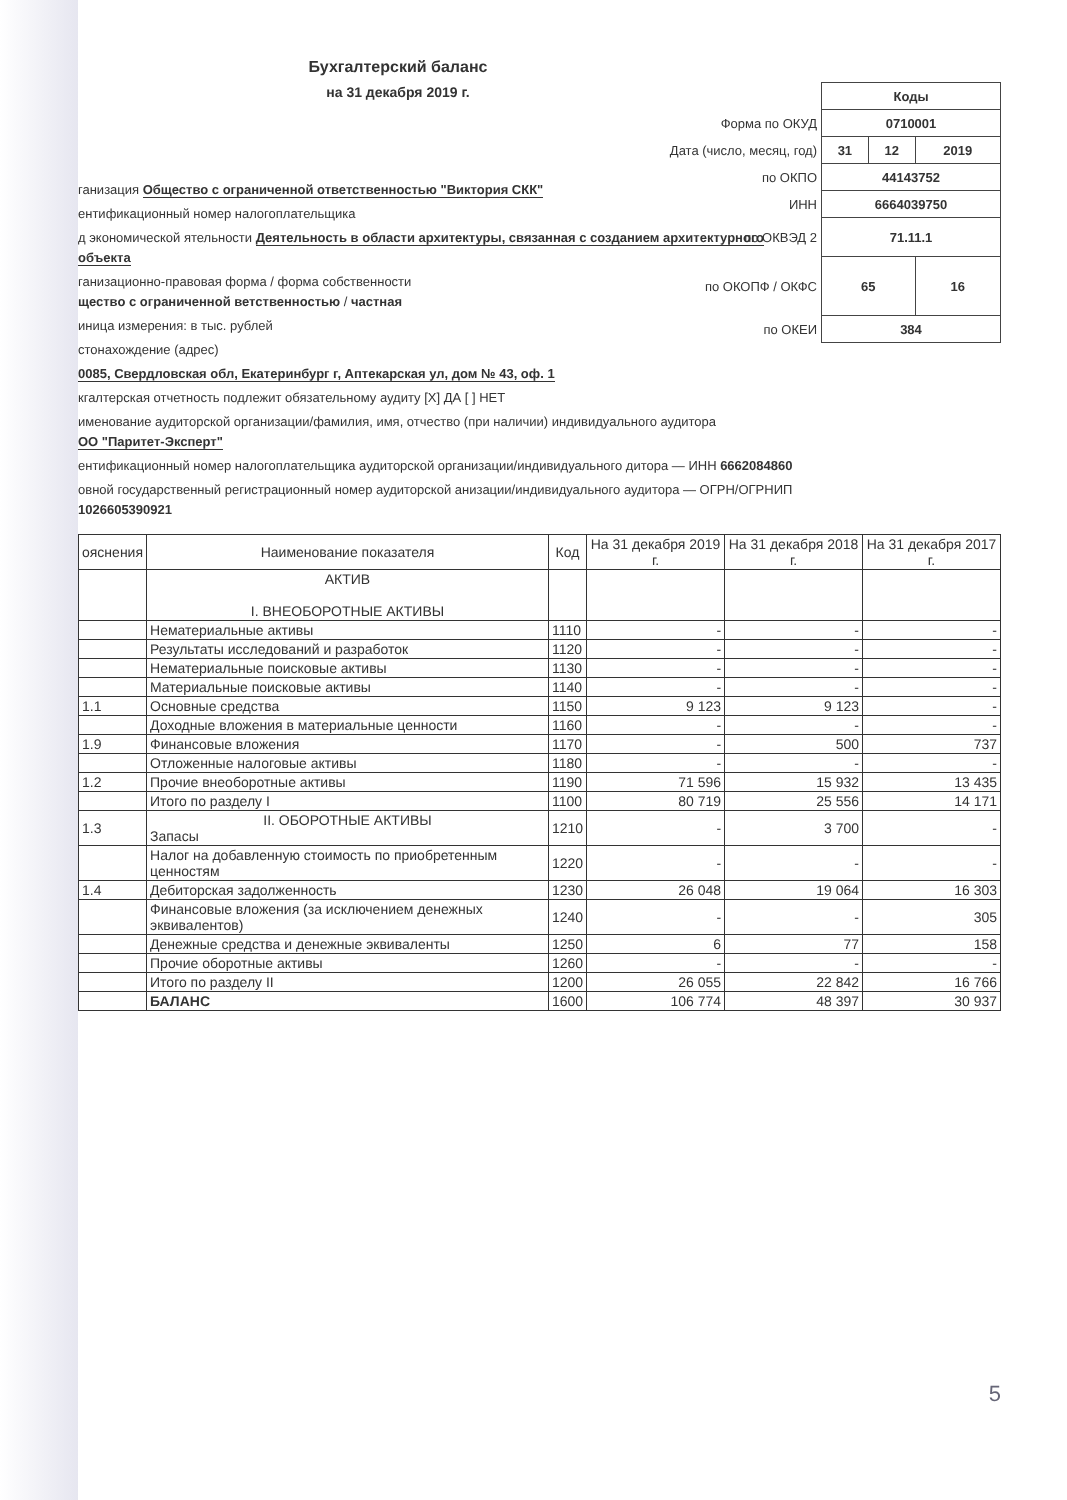Бухгалтерский баланс
на 31 декабря 2019 г.
| | Коды | | |
| Форма по ОКУД | 0710001 | | |
| Дата (число, месяц, год) | 31 | 12 | 2019 |
| по ОКПО | 44143752 | | |
| ИНН | 6664039750 | | |
| по ОКВЭД 2 | 71.11.1 | | |
| по ОКОПФ / ОКФС | 65 | | 16 |
| по ОКЕИ | 384 | | |
ганизация Общество с ограниченной ответственностью "Виктория СКК"
ентификационный номер налогоплательщика
д экономической ятельности Деятельность в области архитектуры, связанная с созданием архитектурного объекта
ганизационно-правовая форма / форма собственности
щество с ограниченной ветственностью / частная
иница измерения: в тыс. рублей
стонахождение (адрес)
0085, Свердловская обл, Екатеринбург г, Аптекарская ул, дом № 43, оф. 1
кгалтерская отчетность подлежит обязательному аудиту [X] ДА [ ] НЕТ
именование аудиторской организации/фамилия, имя, отчество (при наличии) индивидуального аудитора
ОО "Паритет-Эксперт"
ентификационный номер налогоплательщика аудиторской организации/индивидуального дитора — ИНН 6662084860
овной государственный регистрационный номер аудиторской анизации/индивидуального аудитора — ОГРН/ОГРНИП 1026605390921
| ояснения | Наименование показателя | Код | На 31 декабря 2019 г. | На 31 декабря 2018 г. | На 31 декабря 2017 г. |
| --- | --- | --- | --- | --- | --- |
| | АКТИВ I. ВНЕОБОРОТНЫЕ АКТИВЫ | | | | |
| | Нематериальные активы | 1110 | - | - | - |
| | Результаты исследований и разработок | 1120 | - | - | - |
| | Нематериальные поисковые активы | 1130 | - | - | - |
| | Материальные поисковые активы | 1140 | - | - | - |
| 1.1 | Основные средства | 1150 | 9 123 | 9 123 | - |
| | Доходные вложения в материальные ценности | 1160 | - | - | - |
| 1.9 | Финансовые вложения | 1170 | - | 500 | 737 |
| | Отложенные налоговые активы | 1180 | - | - | - |
| 1.2 | Прочие внеоборотные активы | 1190 | 71 596 | 15 932 | 13 435 |
| | Итого по разделу I | 1100 | 80 719 | 25 556 | 14 171 |
| 1.3 | II. ОБОРОТНЫЕ АКТИВЫ Запасы | 1210 | - | 3 700 | - |
| | Налог на добавленную стоимость по приобретенным ценностям | 1220 | - | - | - |
| 1.4 | Дебиторская задолженность | 1230 | 26 048 | 19 064 | 16 303 |
| | Финансовые вложения (за исключением денежных эквивалентов) | 1240 | - | - | 305 |
| | Денежные средства и денежные эквиваленты | 1250 | 6 | 77 | 158 |
| | Прочие оборотные активы | 1260 | - | - | - |
| | Итого по разделу II | 1200 | 26 055 | 22 842 | 16 766 |
| | БАЛАНС | 1600 | 106 774 | 48 397 | 30 937 |
5